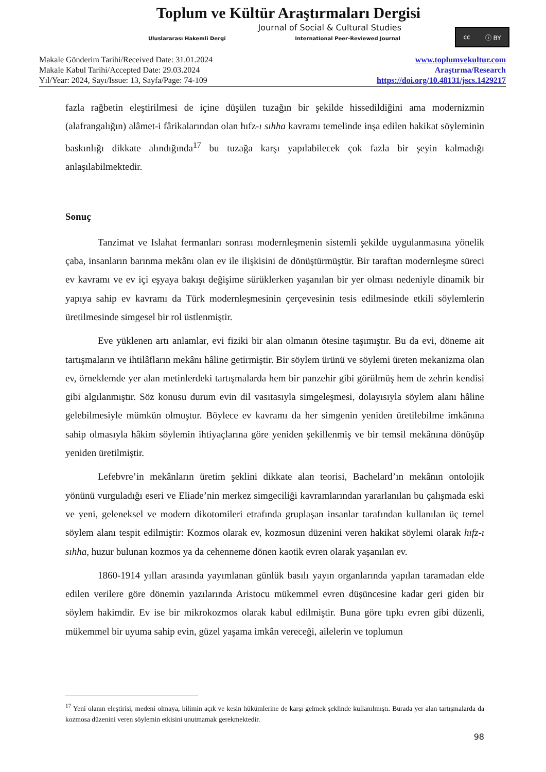Toplum ve Kültür Araştırmaları Dergisi
Journal of Social & Cultural Studies
Uluslararası Hakemli Dergi International Peer-Reviewed Journal
cc ⓘ BY
Makale Gönderim Tarihi/Received Date: 31.01.2024
Makale Kabul Tarihi/Accepted Date: 29.03.2024
Yıl/Year: 2024, Sayı/Issue: 13, Sayfa/Page: 74-109
www.toplumvekultur.com
Araştırma/Research
https://doi.org/10.48131/jscs.1429217
fazla rağbetin eleştirilmesi de içine düşülen tuzağın bir şekilde hissedildiğini ama modernizmin (alafrangalığın) alâmet-i fârikalarından olan hıfz-ı sıhha kavramı temelinde inşa edilen hakikat söyleminin baskınlığı dikkate alındığında<sup>17</sup> bu tuzağa karşı yapılabilecek çok fazla bir şeyin kalmadığı anlaşılabilmektedir.
Sonuç
Tanzimat ve Islahat fermanları sonrası modernleşmenin sistemli şekilde uygulanmasına yönelik çaba, insanların barınma mekânı olan ev ile ilişkisini de dönüştürmüştür. Bir taraftan modernleşme süreci ev kavramı ve ev içi eşyaya bakışı değişime sürüklerken yaşanılan bir yer olması nedeniyle dinamik bir yapıya sahip ev kavramı da Türk modernleşmesinin çerçevesinin tesis edilmesinde etkili söylemlerin üretilmesinde simgesel bir rol üstlenmiştir.
Eve yüklenen artı anlamlar, evi fiziki bir alan olmanın ötesine taşımıştır. Bu da evi, döneme ait tartışmaların ve ihtilâfların mekânı hâline getirmiştir. Bir söylem ürünü ve söylemi üreten mekanizma olan ev, örneklemde yer alan metinlerdeki tartışmalarda hem bir panzehir gibi görülmüş hem de zehrin kendisi gibi algılanmıştır. Söz konusu durum evin dil vasıtasıyla simgeleşmesi, dolayısıyla söylem alanı hâline gelebilmesiyle mümkün olmuştur. Böylece ev kavramı da her simgenin yeniden üretilebilme imkânına sahip olmasıyla hâkim söylemin ihtiyaçlarına göre yeniden şekillenmiş ve bir temsil mekânına dönüşüp yeniden üretilmiştir.
Lefebvre’in mekânların üretim şeklini dikkate alan teorisi, Bachelard’ın mekânın ontolojik yönünü vurguladığı eseri ve Eliade’nin merkez simgeciliği kavramlarından yararlanılan bu çalışmada eski ve yeni, geleneksel ve modern dikotomileri etrafında gruplaşan insanlar tarafından kullanılan üç temel söylem alanı tespit edilmiştir: Kozmos olarak ev, kozmosun düzenini veren hakikat söylemi olarak hıfz-ı sıhha, huzur bulunan kozmos ya da cehenneme dönen kaotik evren olarak yaşanılan ev.
1860-1914 yılları arasında yayımlanan günlük basılı yayın organlarında yapılan taramadan elde edilen verilere göre dönemin yazılarında Aristocu mükemmel evren düşüncesine kadar geri giden bir söylem hakimdir. Ev ise bir mikrokozmos olarak kabul edilmiştir. Buna göre tıpkı evren gibi düzenli, mükemmel bir uyuma sahip evin, güzel yaşama imkân vereceği, ailelerin ve toplumun
<sup>17</sup> Yeni olanın eleştirisi, medeni olmaya, bilimin açık ve kesin hükümlerine de karşı gelmek şeklinde kullanılmıştı. Burada yer alan tartışmalarda da kozmosa düzenini veren söylemin etkisini unutmamak gerekmektedir.
98